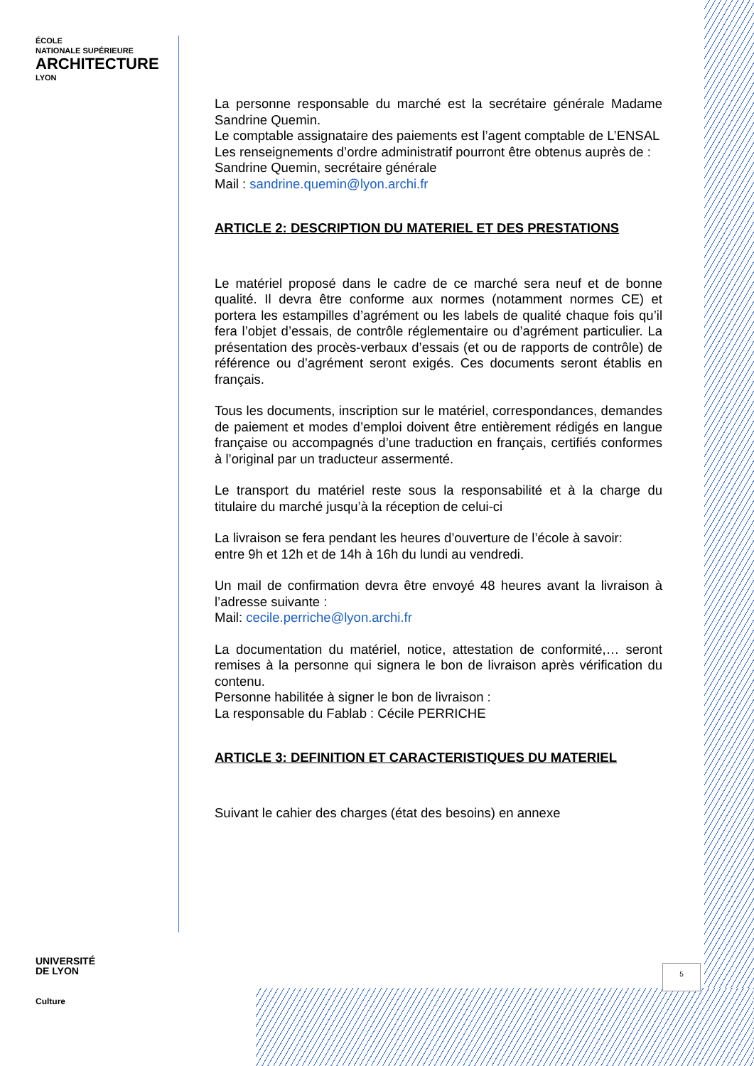ÉCOLE
NATIONALE SUPÉRIEURE
ARCHITECTURE
LYON
La personne responsable du marché est la secrétaire générale Madame Sandrine Quemin.
Le comptable assignataire des paiements est l’agent comptable de L’ENSAL
Les renseignements d’ordre administratif pourront être obtenus auprès de :
Sandrine Quemin, secrétaire générale
Mail : sandrine.quemin@lyon.archi.fr
ARTICLE 2: DESCRIPTION DU MATERIEL ET DES PRESTATIONS
Le matériel proposé dans le cadre de ce marché sera neuf et de bonne qualité. Il devra être conforme aux normes (notamment normes CE) et portera les estampilles d’agrément ou les labels de qualité chaque fois qu’il fera l’objet d’essais, de contrôle réglementaire ou d’agrément particulier. La présentation des procès-verbaux d’essais (et ou de rapports de contrôle) de référence ou d’agrément seront exigés. Ces documents seront établis en français.
Tous les documents, inscription sur le matériel, correspondances, demandes de paiement et modes d’emploi doivent être entièrement rédigés en langue française ou accompagnés d’une traduction en français, certifiés conformes à l’original par un traducteur assermenté.
Le transport du matériel reste sous la responsabilité et à la charge du titulaire du marché jusqu’à la réception de celui-ci
La livraison se fera pendant les heures d’ouverture de l’école à savoir:
entre 9h et 12h et de 14h à 16h du lundi au vendredi.
Un mail de confirmation devra être envoyé 48 heures avant la livraison à l’adresse suivante :
Mail: cecile.perriche@lyon.archi.fr
La documentation du matériel, notice, attestation de conformité,… seront remises à la personne qui signera le bon de livraison après vérification du contenu.
Personne habilitée à signer le bon de livraison :
La responsable du Fablab : Cécile PERRICHE
ARTICLE 3: DEFINITION ET CARACTERISTIQUES DU MATERIEL
Suivant le cahier des charges (état des besoins) en annexe
UNIVERSITÉ
DE LYON
Culture
5